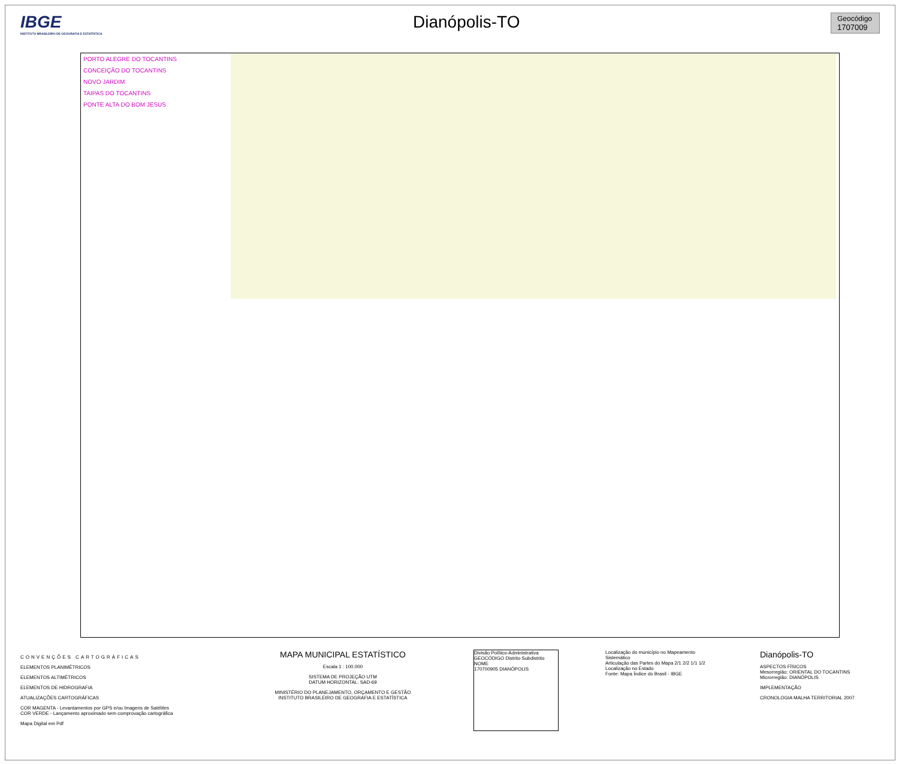IBGE
INSTITUTO BRASILEIRO DE GEOGRAFIA E ESTATÍSTICA
Dianópolis-TO
Geocódigo
1707009
PORTO ALEGRE DO TOCANTINS
CONCEIÇÃO DO TOCANTINS
NOVO JARDIM
TAIPAS DO TOCANTINS
PONTE ALTA DO BOM JESUS
CONVENÇÕES CARTOGRÁFICAS
ELEMENTOS PLANIMÉTRICOS
ELEMENTOS ALTIMÉTRICOS
ELEMENTOS DE HIDROGRAFIA
ATUALIZAÇÕES CARTOGRÁFICAS
COR MAGENTA - Levantamentos por GPS e/ou Imagens de Satélites
COR VERDE - Lançamento aproximado sem comprovação cartográfica
Mapa Digital em Pdf
MAPA MUNICIPAL ESTATÍSTICO
Escala 1 : 100.000
SISTEMA DE PROJEÇÃO UTM
DATUM HORIZONTAL: SAD-69
MINISTÉRIO DO PLANEJAMENTO, ORÇAMENTO E GESTÃO
INSTITUTO BRASILEIRO DE GEOGRAFIA E ESTATÍSTICA
Divisão Político-Administrativa
GEOCÓDIGO Distrito Subdistrito NOME
170700905 DIANÓPOLIS
Localização do município no Mapeamento Sistemático
Articulação das Partes do Mapa 2/1 2/2 1/1 1/2
Localização no Estado
Fonte: Mapa Índice do Brasil - IBGE
Dianópolis-TO
ASPECTOS FÍSICOS
Mesorregião: ORIENTAL DO TOCANTINS
Microrregião: DIANÓPOLIS
IMPLEMENTAÇÃO
CRONOLOGIA MALHA TERRITORIAL 2007